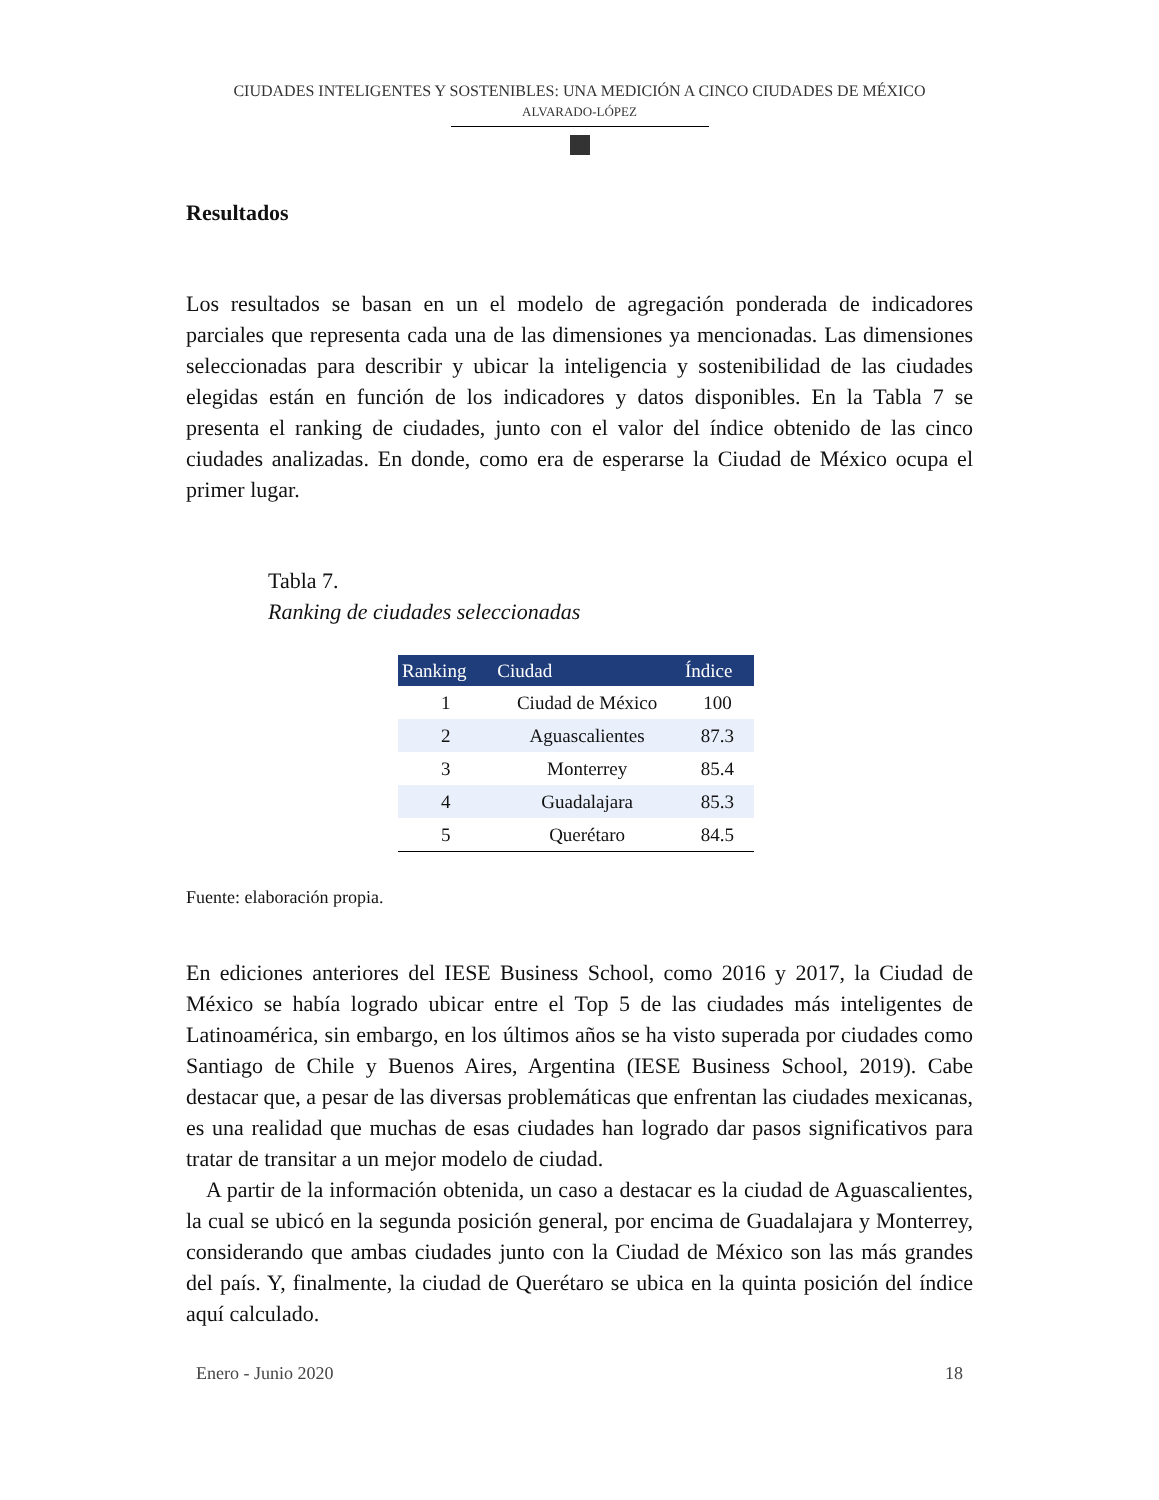CIUDADES INTELIGENTES Y SOSTENIBLES: UNA MEDICIÓN A CINCO CIUDADES DE MÉXICO
ALVARADO-LÓPEZ
Resultados
Los resultados se basan en un el modelo de agregación ponderada de indicadores parciales que representa cada una de las dimensiones ya mencionadas. Las dimensiones seleccionadas para describir y ubicar la inteligencia y sostenibilidad de las ciudades elegidas están en función de los indicadores y datos disponibles. En la Tabla 7 se presenta el ranking de ciudades, junto con el valor del índice obtenido de las cinco ciudades analizadas. En donde, como era de esperarse la Ciudad de México ocupa el primer lugar.
Tabla 7.
Ranking de ciudades seleccionadas
| Ranking | Ciudad | Índice |
| --- | --- | --- |
| 1 | Ciudad de México | 100 |
| 2 | Aguascalientes | 87.3 |
| 3 | Monterrey | 85.4 |
| 4 | Guadalajara | 85.3 |
| 5 | Querétaro | 84.5 |
Fuente: elaboración propia.
En ediciones anteriores del IESE Business School, como 2016 y 2017, la Ciudad de México se había logrado ubicar entre el Top 5 de las ciudades más inteligentes de Latinoamérica, sin embargo, en los últimos años se ha visto superada por ciudades como Santiago de Chile y Buenos Aires, Argentina (IESE Business School, 2019). Cabe destacar que, a pesar de las diversas problemáticas que enfrentan las ciudades mexicanas, es una realidad que muchas de esas ciudades han logrado dar pasos significativos para tratar de transitar a un mejor modelo de ciudad.
A partir de la información obtenida, un caso a destacar es la ciudad de Aguascalientes, la cual se ubicó en la segunda posición general, por encima de Guadalajara y Monterrey, considerando que ambas ciudades junto con la Ciudad de México son las más grandes del país. Y, finalmente, la ciudad de Querétaro se ubica en la quinta posición del índice aquí calculado.
Enero - Junio 2020 18